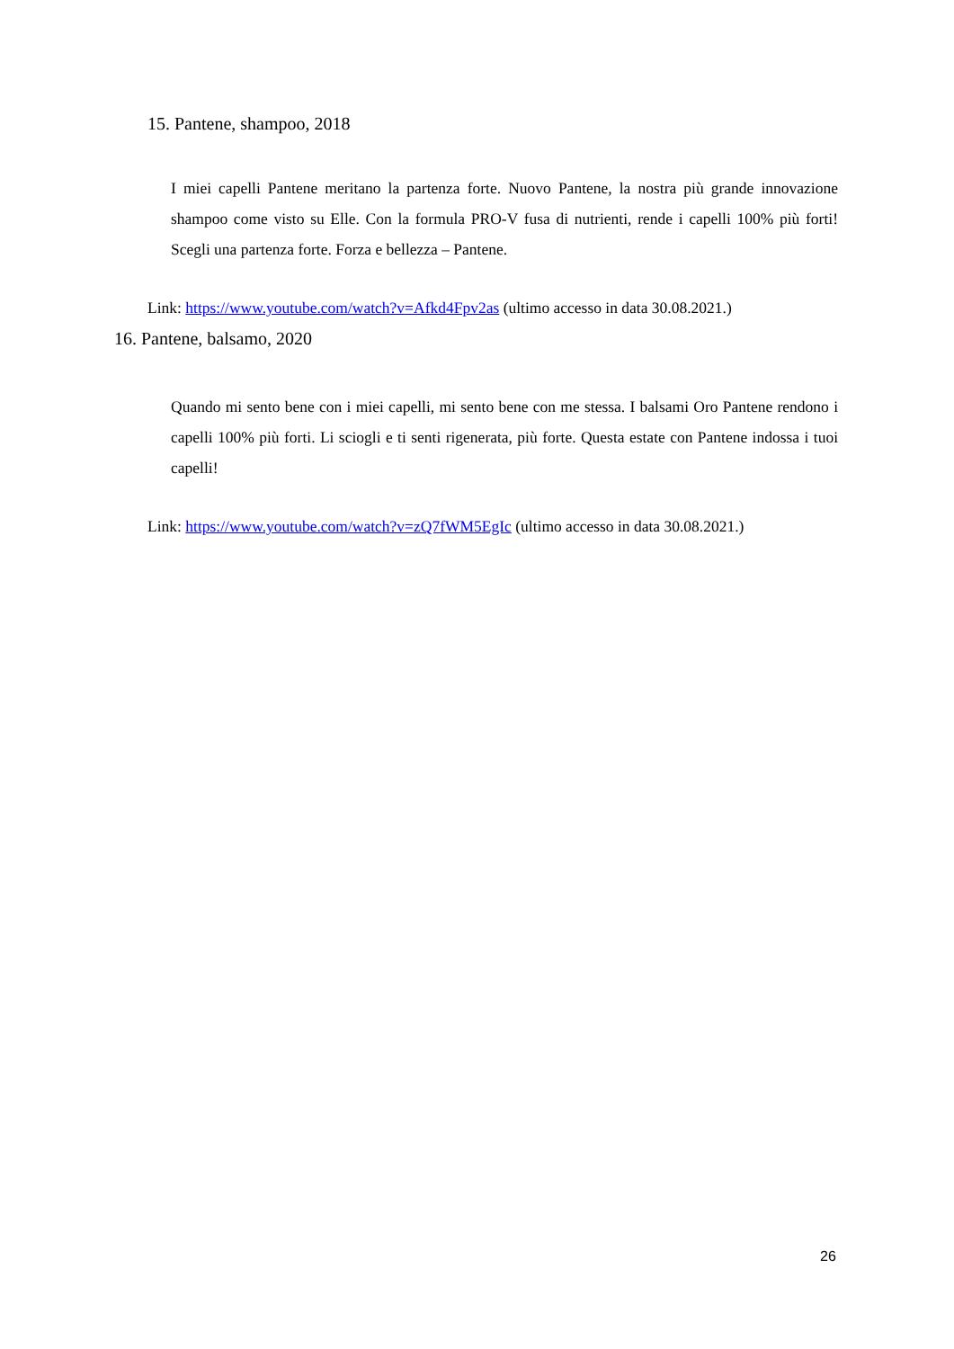15. Pantene, shampoo, 2018
I miei capelli Pantene meritano la partenza forte. Nuovo Pantene, la nostra più grande innovazione shampoo come visto su Elle. Con la formula PRO-V fusa di nutrienti, rende i capelli 100% più forti! Scegli una partenza forte. Forza e bellezza – Pantene.
Link: https://www.youtube.com/watch?v=Afkd4Fpv2as (ultimo accesso in data 30.08.2021.)
16. Pantene, balsamo, 2020
Quando mi sento bene con i miei capelli, mi sento bene con me stessa. I balsami Oro Pantene rendono i capelli 100% più forti. Li sciogli e ti senti rigenerata, più forte. Questa estate con Pantene indossa i tuoi capelli!
Link: https://www.youtube.com/watch?v=zQ7fWM5EgIc (ultimo accesso in data 30.08.2021.)
26